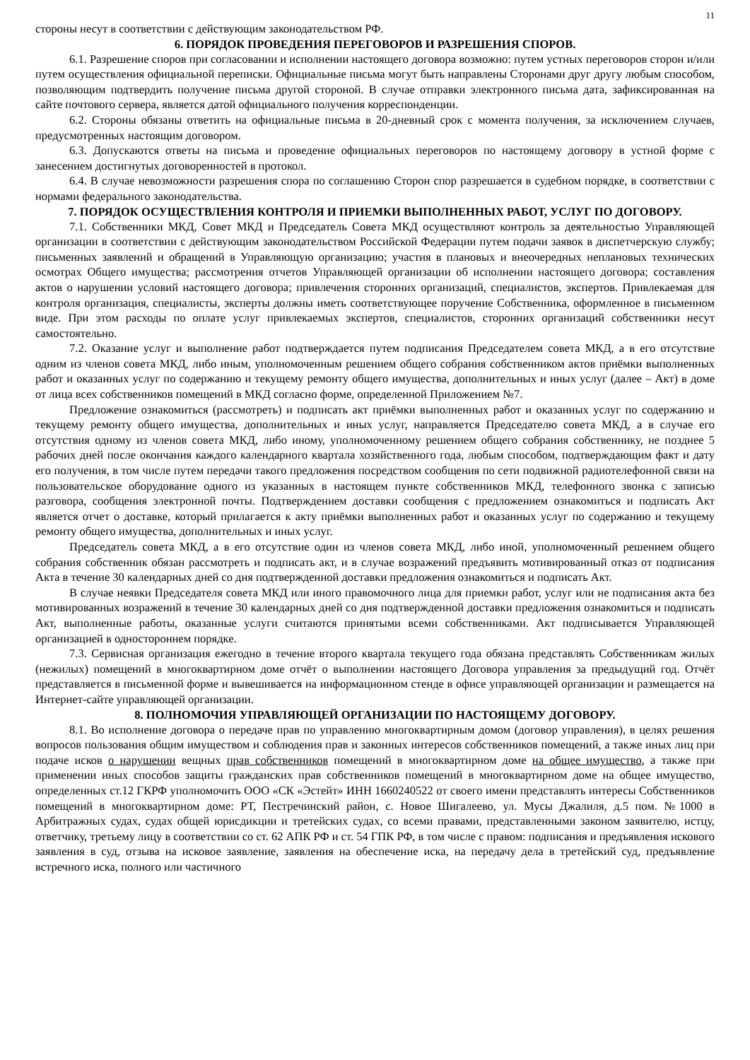11
стороны несут в соответствии с действующим законодательством РФ.
6. ПОРЯДОК ПРОВЕДЕНИЯ ПЕРЕГОВОРОВ И РАЗРЕШЕНИЯ СПОРОВ.
6.1. Разрешение споров при согласовании и исполнении настоящего договора возможно: путем устных переговоров сторон и/или путем осуществления официальной переписки. Официальные письма могут быть направлены Сторонами друг другу любым способом, позволяющим подтвердить получение письма другой стороной. В случае отправки электронного письма дата, зафиксированная на сайте почтового сервера, является датой официального получения корреспонденции.
6.2. Стороны обязаны ответить на официальные письма в 20-дневный срок с момента получения, за исключением случаев, предусмотренных настоящим договором.
6.3. Допускаются ответы на письма и проведение официальных переговоров по настоящему договору в устной форме с занесением достигнутых договоренностей в протокол.
6.4. В случае невозможности разрешения спора по соглашению Сторон спор разрешается в судебном порядке, в соответствии с нормами федерального законодательства.
7. ПОРЯДОК ОСУЩЕСТВЛЕНИЯ КОНТРОЛЯ И ПРИЕМКИ ВЫПОЛНЕННЫХ РАБОТ, УСЛУГ ПО ДОГОВОРУ.
7.1. Собственники МКД, Совет МКД и Председатель Совета МКД осуществляют контроль за деятельностью Управляющей организации в соответствии с действующим законодательством Российской Федерации путем подачи заявок в диспетчерскую службу; письменных заявлений и обращений в Управляющую организацию; участия в плановых и внеочередных неплановых технических осмотрах Общего имущества; рассмотрения отчетов Управляющей организации об исполнении настоящего договора; составления актов о нарушении условий настоящего договора; привлечения сторонних организаций, специалистов, экспертов. Привлекаемая для контроля организация, специалисты, эксперты должны иметь соответствующее поручение Собственника, оформленное в письменном виде. При этом расходы по оплате услуг привлекаемых экспертов, специалистов, сторонних организаций собственники несут самостоятельно.
7.2. Оказание услуг и выполнение работ подтверждается путем подписания Председателем совета МКД, а в его отсутствие одним из членов совета МКД, либо иным, уполномоченным решением общего собрания собственником актов приёмки выполненных работ и оказанных услуг по содержанию и текущему ремонту общего имущества, дополнительных и иных услуг (далее – Акт) в доме от лица всех собственников помещений в МКД согласно форме, определенной Приложением №7.
Предложение ознакомиться (рассмотреть) и подписать акт приёмки выполненных работ и оказанных услуг по содержанию и текущему ремонту общего имущества, дополнительных и иных услуг, направляется Председателю совета МКД, а в случае его отсутствия одному из членов совета МКД, либо иному, уполномоченному решением общего собрания собственнику, не позднее 5 рабочих дней после окончания каждого календарного квартала хозяйственного года, любым способом, подтверждающим факт и дату его получения, в том числе путем передачи такого предложения посредством сообщения по сети подвижной радиотелефонной связи на пользовательское оборудование одного из указанных в настоящем пункте собственников МКД, телефонного звонка с записью разговора, сообщения электронной почты. Подтверждением доставки сообщения с предложением ознакомиться и подписать Акт является отчет о доставке, который прилагается к акту приёмки выполненных работ и оказанных услуг по содержанию и текущему ремонту общего имущества, дополнительных и иных услуг.
Председатель совета МКД, а в его отсутствие один из членов совета МКД, либо иной, уполномоченный решением общего собрания собственник обязан рассмотреть и подписать акт, и в случае возражений предъявить мотивированный отказ от подписания Акта в течение 30 календарных дней со дня подтвержденной доставки предложения ознакомиться и подписать Акт.
В случае неявки Председателя совета МКД или иного правомочного лица для приемки работ, услуг или не подписания акта без мотивированных возражений в течение 30 календарных дней со дня подтвержденной доставки предложения ознакомиться и подписать Акт, выполненные работы, оказанные услуги считаются принятыми всеми собственниками. Акт подписывается Управляющей организацией в одностороннем порядке.
7.3. Сервисная организация ежегодно в течение второго квартала текущего года обязана представлять Собственникам жилых (нежилых) помещений в многоквартирном доме отчёт о выполнении настоящего Договора управления за предыдущий год. Отчёт представляется в письменной форме и вывешивается на информационном стенде в офисе управляющей организации и размещается на Интернет-сайте управляющей организации.
8. ПОЛНОМОЧИЯ УПРАВЛЯЮЩЕЙ ОРГАНИЗАЦИИ ПО НАСТОЯЩЕМУ ДОГОВОРУ.
8.1. Во исполнение договора о передаче прав по управлению многоквартирным домом (договор управления), в целях решения вопросов пользования общим имуществом и соблюдения прав и законных интересов собственников помещений, а также иных лиц при подаче исков о нарушении вещных прав собственников помещений в многоквартирном доме на общее имущество, а также при применении иных способов защиты гражданских прав собственников помещений в многоквартирном доме на общее имущество, определенных ст.12 ГКРФ уполномочить ООО «СК «Эстейт» ИНН 1660240522 от своего имени представлять интересы Собственников помещений в многоквартирном доме: РТ, Пестречинский район, с. Новое Шигалеево, ул. Мусы Джалиля, д.5 пом. №1000 в Арбитражных судах, судах общей юрисдикции и третейских судах, со всеми правами, представленными законом заявителю, истцу, ответчику, третьему лицу в соответствии со ст. 62 АПК РФ и ст. 54 ГПК РФ, в том числе с правом: подписания и предъявления искового заявления в суд, отзыва на исковое заявление, заявления на обеспечение иска, на передачу дела в третейский суд, предъявление встречного иска, полного или частичного